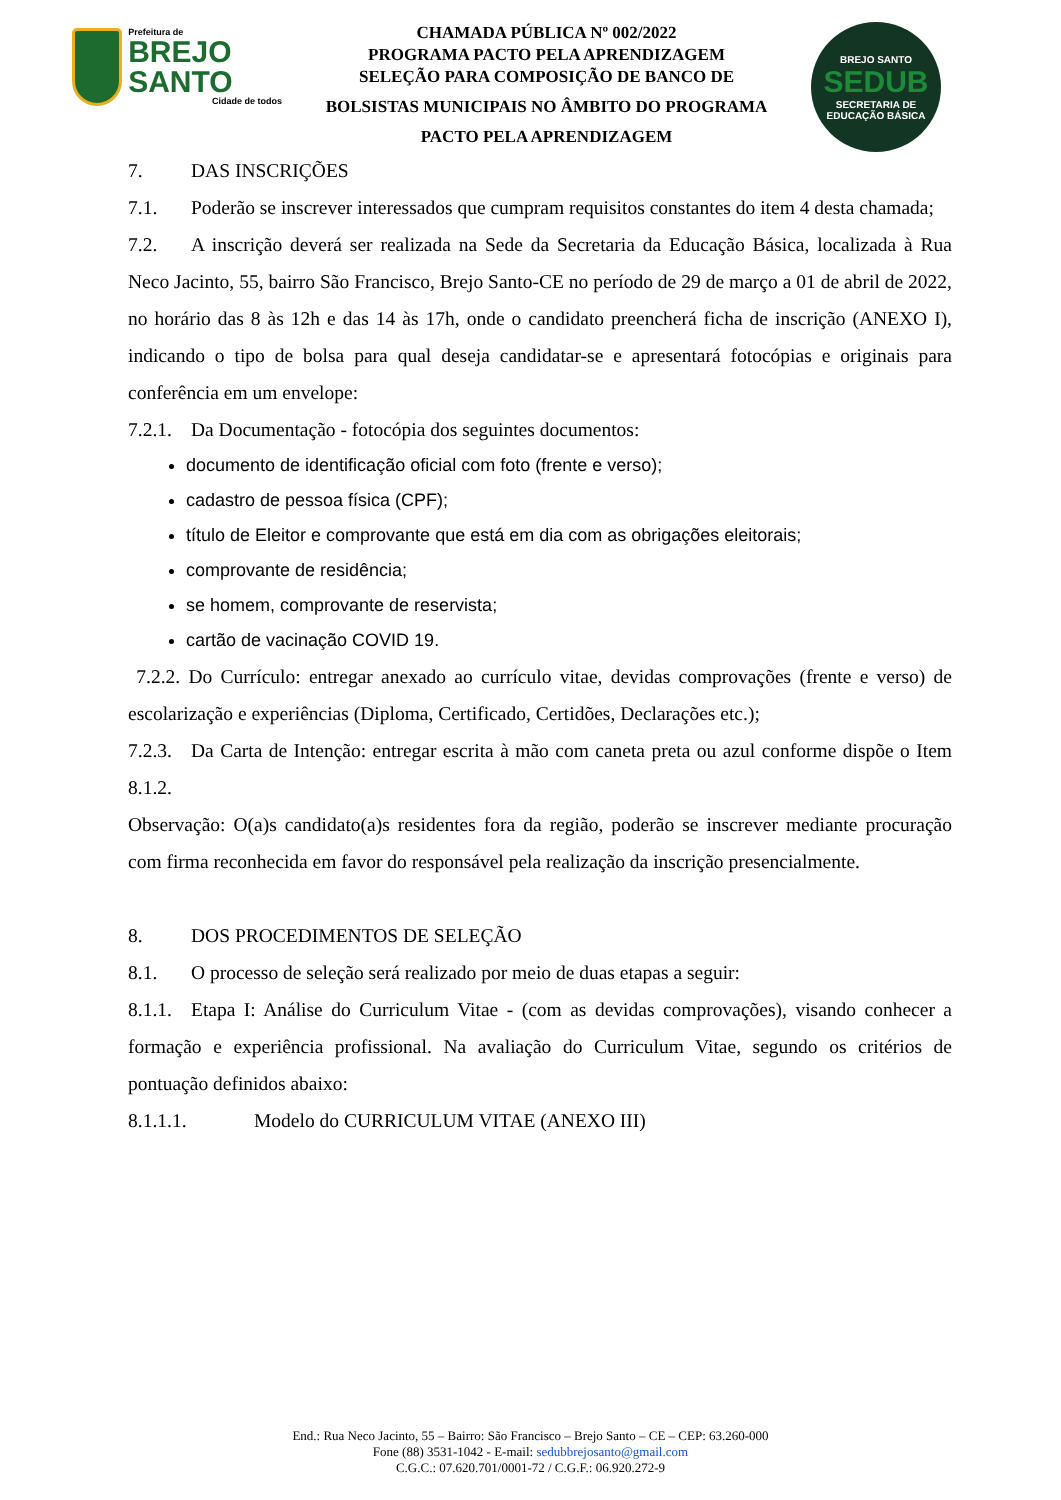Prefeitura de
BREJO SANTO
Cidade de todos
CHAMADA PÚBLICA Nº 002/2022
PROGRAMA PACTO PELA APRENDIZAGEM
SELEÇÃO PARA COMPOSIÇÃO DE BANCO DE
BOLSISTAS MUNICIPAIS NO ÂMBITO DO PROGRAMA
PACTO PELA APRENDIZAGEM
BREJO SANTO
SEDUB
SECRETARIA DE EDUCAÇÃO BÁSICA
7. DAS INSCRIÇÕES
7.1. Poderão se inscrever interessados que cumpram requisitos constantes do item 4 desta chamada;
7.2. A inscrição deverá ser realizada na Sede da Secretaria da Educação Básica, localizada à Rua Neco Jacinto, 55, bairro São Francisco, Brejo Santo-CE no período de 29 de março a 01 de abril de 2022, no horário das 8 às 12h e das 14 às 17h, onde o candidato preencherá ficha de inscrição (ANEXO I), indicando o tipo de bolsa para qual deseja candidatar-se e apresentará fotocópias e originais para conferência em um envelope:
7.2.1. Da Documentação - fotocópia dos seguintes documentos:
documento de identificação oficial com foto (frente e verso);
cadastro de pessoa física (CPF);
título de Eleitor e comprovante que está em dia com as obrigações eleitorais;
comprovante de residência;
se homem, comprovante de reservista;
cartão de vacinação COVID 19.
7.2.2. Do Currículo: entregar anexado ao currículo vitae, devidas comprovações (frente e verso) de escolarização e experiências (Diploma, Certificado, Certidões, Declarações etc.);
7.2.3. Da Carta de Intenção: entregar escrita à mão com caneta preta ou azul conforme dispõe o Item 8.1.2.
Observação: O(a)s candidato(a)s residentes fora da região, poderão se inscrever mediante procuração com firma reconhecida em favor do responsável pela realização da inscrição presencialmente.
8. DOS PROCEDIMENTOS DE SELEÇÃO
8.1. O processo de seleção será realizado por meio de duas etapas a seguir:
8.1.1. Etapa I: Análise do Curriculum Vitae - (com as devidas comprovações), visando conhecer a formação e experiência profissional. Na avaliação do Curriculum Vitae, segundo os critérios de pontuação definidos abaixo:
8.1.1.1. Modelo do CURRICULUM VITAE (ANEXO III)
End.: Rua Neco Jacinto, 55 – Bairro: São Francisco – Brejo Santo – CE – CEP: 63.260-000
Fone (88) 3531-1042 - E-mail: sedubbrejosanto@gmail.com
C.G.C.: 07.620.701/0001-72 / C.G.F.: 06.920.272-9